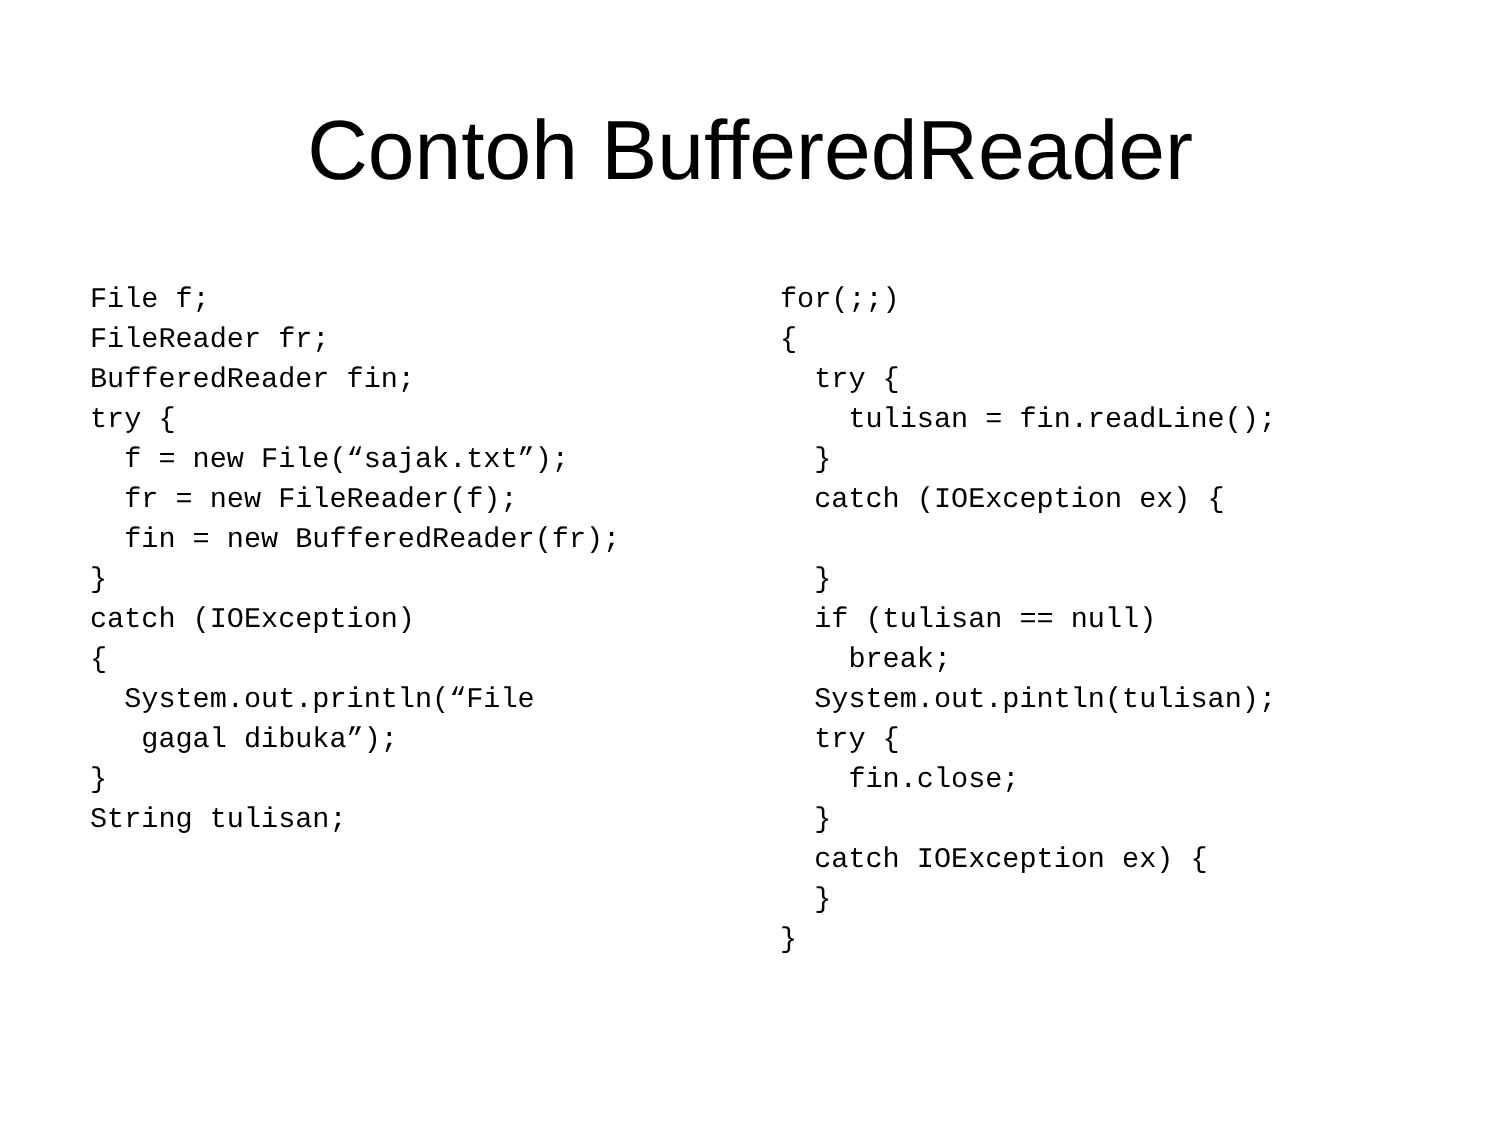Contoh BufferedReader
File f;
FileReader fr;
BufferedReader fin;
try {
  f = new File(“sajak.txt”);
  fr = new FileReader(f);
  fin = new BufferedReader(fr);
}
catch (IOException)
{
  System.out.println(“File
   gagal dibuka”);
}
String tulisan;
for(;;)
{
  try {
    tulisan = fin.readLine();
  }
  catch (IOException ex) {

  }
  if (tulisan == null)
    break;
  System.out.pintln(tulisan);
  try {
    fin.close;
  }
  catch IOException ex) {
  }
}